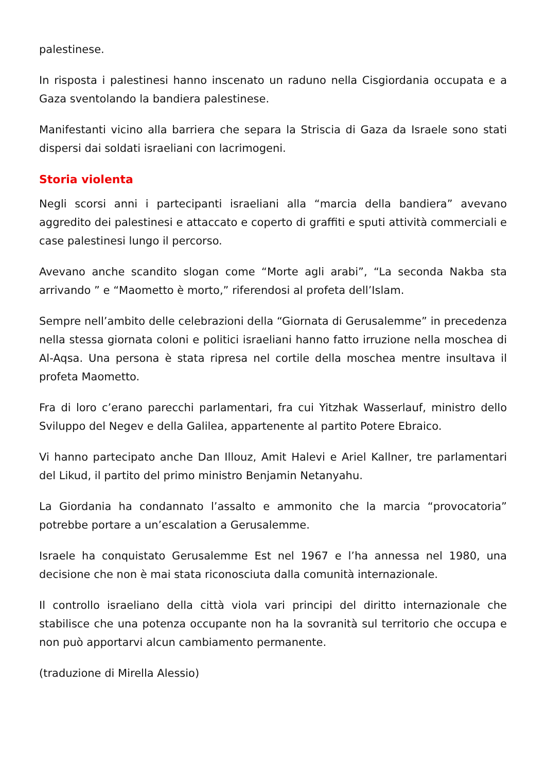palestinese.
In risposta i palestinesi hanno inscenato un raduno nella Cisgiordania occupata e a Gaza sventolando la bandiera palestinese.
Manifestanti vicino alla barriera che separa la Striscia di Gaza da Israele sono stati dispersi dai soldati israeliani con lacrimogeni.
Storia violenta
Negli scorsi anni i partecipanti israeliani alla “marcia della bandiera” avevano aggredito dei palestinesi e attaccato e coperto di graffiti e sputi attività commerciali e case palestinesi lungo il percorso.
Avevano anche scandito slogan come “Morte agli arabi”, “La seconda Nakba sta arrivando ” e “Maometto è morto,” riferendosi al profeta dell’Islam.
Sempre nell’ambito delle celebrazioni della “Giornata di Gerusalemme” in precedenza nella stessa giornata coloni e politici israeliani hanno fatto irruzione nella moschea di Al-Aqsa. Una persona è stata ripresa nel cortile della moschea mentre insultava il profeta Maometto.
Fra di loro c’erano parecchi parlamentari, fra cui Yitzhak Wasserlauf, ministro dello Sviluppo del Negev e della Galilea, appartenente al partito Potere Ebraico.
Vi hanno partecipato anche Dan Illouz, Amit Halevi e Ariel Kallner, tre parlamentari del Likud, il partito del primo ministro Benjamin Netanyahu.
La Giordania ha condannato l’assalto e ammonito che la marcia “provocatoria” potrebbe portare a un’escalation a Gerusalemme.
Israele ha conquistato Gerusalemme Est nel 1967 e l’ha annessa nel 1980, una decisione che non è mai stata riconosciuta dalla comunità internazionale.
Il controllo israeliano della città viola vari principi del diritto internazionale che stabilisce che una potenza occupante non ha la sovranità sul territorio che occupa e non può apportarvi alcun cambiamento permanente.
(traduzione di Mirella Alessio)